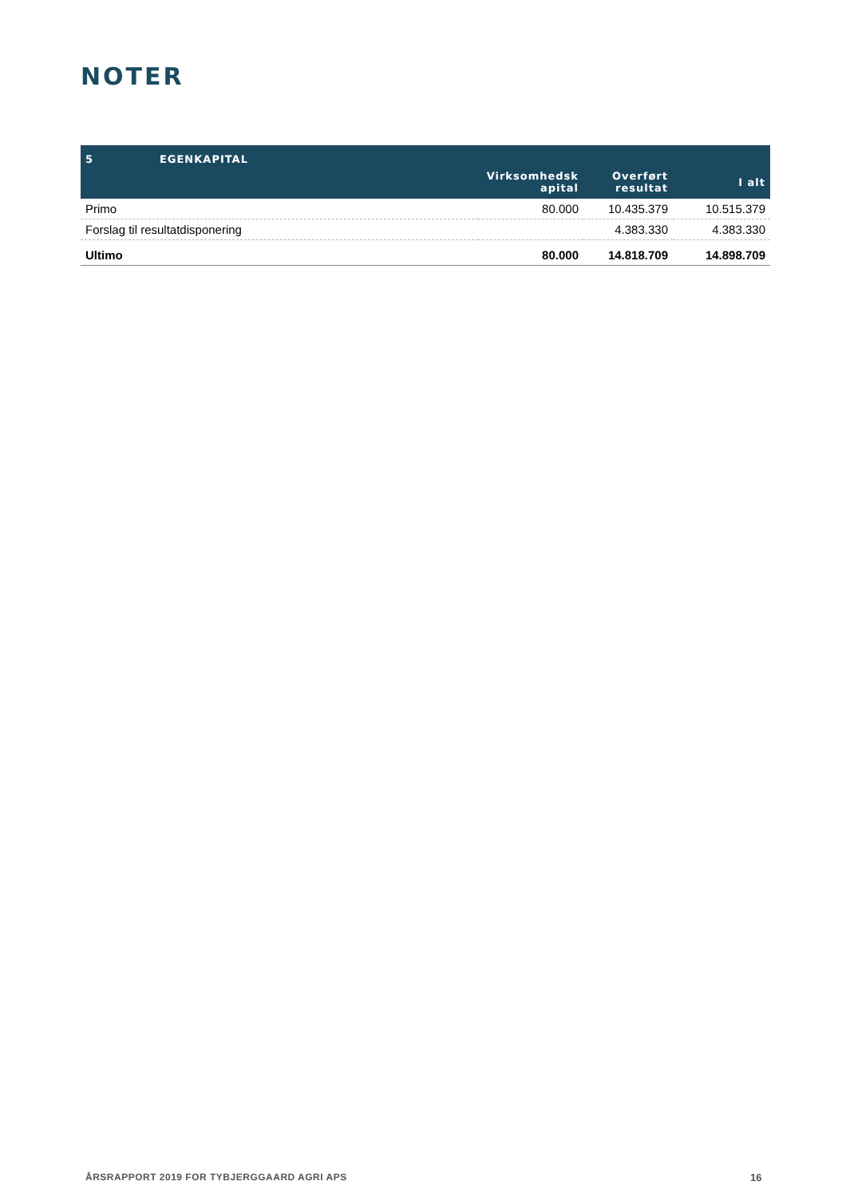NOTER
| 5 EGENKAPITAL | | | |
| | Virksomhedsk apital | Overført resultat | I alt |
| Primo | 80.000 | 10.435.379 | 10.515.379 |
| Forslag til resultatdisponering | | 4.383.330 | 4.383.330 |
| Ultimo | 80.000 | 14.818.709 | 14.898.709 |
ÅRSRAPPORT 2019 FOR TYBJERGGAARD AGRI APS
16